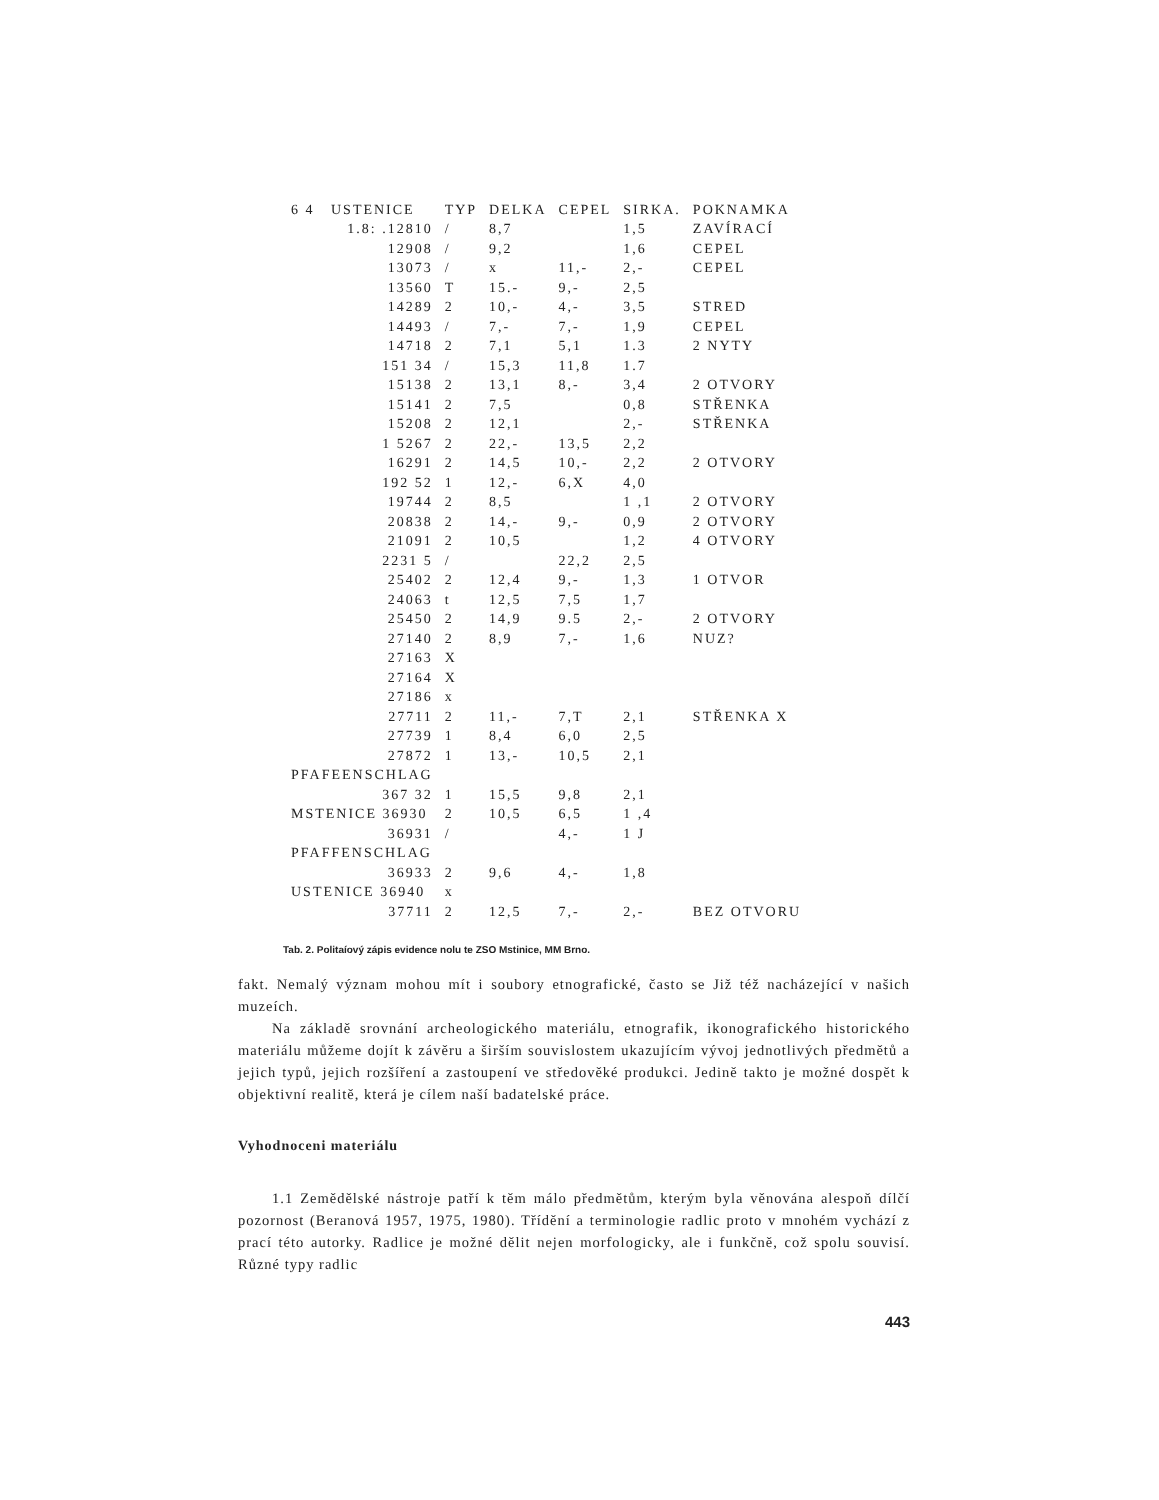| 6 4 USTENICE | TYP | DELKA | CEPEL | SIRKA. | POKNAMKA |
| --- | --- | --- | --- | --- | --- |
| 1.8: .12810 | / | 8,7 | | 1,5 | ZAVÍRACÍ |
| 12908 | / | 9,2 | | 1,6 | CEPEL |
| 13073 | / | x | 11,- | 2,- | CEPEL |
| 13560 | T | 15.- | 9,- | 2,5 | |
| 14289 | 2 | 10,- | 4,- | 3,5 | STRED |
| 14493 | / | 7,- | 7,- | 1,9 | CEPEL |
| 14718 | 2 | 7,1 | 5,1 | 1.3 | 2 NYTY |
| 151 34 | / | 15,3 | 11,8 | 1.7 | |
| 15138 | 2 | 13,1 | 8,- | 3,4 | 2 OTVORY |
| 15141 | 2 | 7,5 | | 0,8 | STŘENKA |
| 15208 | 2 | 12,1 | | 2,- | STŘENKA |
| 1 5267 | 2 | 22,- | 13,5 | 2,2 | |
| 16291 | 2 | 14,5 | 10,- | 2,2 | 2 OTVORY |
| 192 52 | 1 | 12,- | 6,X | 4,0 | |
| 19744 | 2 | 8,5 | | 1 ,1 | 2 OTVORY |
| 20838 | 2 | 14,- | 9,- | 0,9 | 2 OTVORY |
| 21091 | 2 | 10,5 | | 1,2 | 4 OTVORY |
| 2231 5 | / | | 22,2 | 2,5 | |
| 25402 | 2 | 12,4 | 9,- | 1,3 | 1 OTVOR |
| 24063 | t | 12,5 | 7,5 | 1,7 | |
| 25450 | 2 | 14,9 | 9.5 | 2,- | 2 OTVORY |
| 27140 | 2 | 8,9 | 7,- | 1,6 | NUZ? |
| 27163 | X | | | | |
| 27164 | X | | | | |
| 27186 | x | | | | |
| 27711 | 2 | 11,- | 7,T | 2,1 | STŘENKA X |
| 27739 | 1 | 8,4 | 6,0 | 2,5 | |
| 27872 | 1 | 13,- | 10,5 | 2,1 | |
| PFAFEENSCHLAG | | | | | |
| 367 32 | 1 | 15,5 | 9,8 | 2,1 | |
| MSTENICE 36930 | 2 | 10,5 | 6,5 | 1 ,4 | |
| 36931 | / | | 4,- | 1 J | |
| PFAFFENSCHLAG | | | | | |
| 36933 | 2 | 9,6 | 4,- | 1,8 | |
| USTENICE 36940 | x | | | | |
| 37711 | 2 | 12,5 | 7,- | 2,- | BEZ OTVORU |
Tab. 2. Politaíový zápis evidence nolu te ZSO Mstinice, MM Brno.
fakt. Nemalý význam mohou mít i soubory etnografické, často se Již též nacházející v našich muzeích.
Na základě srovnání archeologického materiálu, etnografik, ikonografického historického materiálu můžeme dojít k závěru a širším souvislostem ukazujícím vývoj jednotlivých předmětů a jejich typů, jejich rozšíření a zastoupení ve středověké produkci. Jedině takto je možné dospět k objektivní realitě, která je cílem naší badatelské práce.
Vyhodnoceni materiálu
1.1 Zemědělské nástroje patří k těm málo předmětům, kterým byla věnována alespoň dílčí pozornost (Beranová 1957, 1975, 1980). Třídění a terminologie radlic proto v mnohém vychází z prací této autorky. Radlice je možné dělit nejen morfologicky, ale i funkčně, což spolu souvisí. Různé typy radlic
443